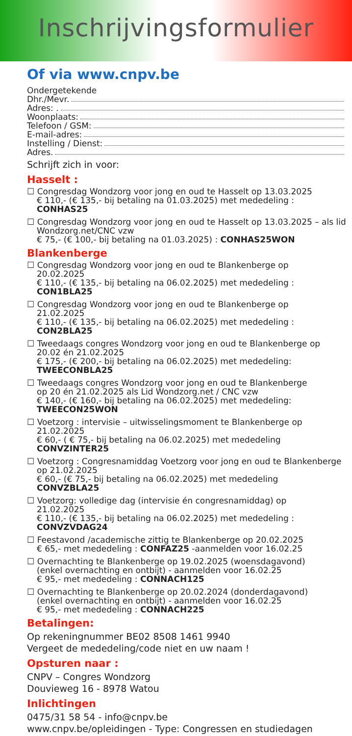Inschrijvingsformulier
Of via www.cnpv.be
Ondergetekende
Dhr./Mevr.
Adres: .
Woonplaats:
Telefoon / GSM:
E-mail-adres:
Instelling / Dienst:
Adres.
Schrijft zich in voor:
Hasselt :
☐ Congresdag Wondzorg voor jong en oud te Hasselt op 13.03.2025
€ 110,- (€ 135,- bij betaling na 01.03.2025) met mededeling :
CONHAS25
☐ Congresdag Wondzorg voor jong en oud te Hasselt op 13.03.2025 – als lid
Wondzorg.net/CNC vzw
€ 75,- (€ 100,- bij betaling na 01.03.2025) : CONHAS25WON
Blankenberge
☐ Congresdag Wondzorg voor jong en oud te Blankenberge op
20.02.2025
€ 110,- (€ 135,- bij betaling na 06.02.2025) met mededeling :
CON1BLA25
☐ Congresdag Wondzorg voor jong en oud te Blankenberge op
21.02.2025
€ 110,- (€ 135,- bij betaling na 06.02.2025) met mededeling :
CON2BLA25
☐ Tweedaags congres Wondzorg voor jong en oud te Blankenberge op
20.02 én 21.02.2025
€ 175,- (€ 200,- bij betaling na 06.02.2025) met mededeling:
TWEECONBLA25
☐ Tweedaags congres Wondzorg voor jong en oud te Blankenberge
op 20 én 21.02.2025 als Lid Wondzorg.net / CNC vzw
€ 140,- (€ 160,- bij betaling na 06.02.2025) met mededeling:
TWEECON25WON
☐ Voetzorg : intervisie – uitwisselingsmoment te Blankenberge op
21.02.2025
€ 60,- ( € 75,- bij betaling na 06.02.2025) met mededeling
CONVZINTER25
☐ Voetzorg : Congresnamiddag Voetzorg voor jong en oud te Blankenberge
op 21.02.2025
€ 60,- (€ 75,- bij betaling na 06.02.2025) met mededeling
CONVZBLA25
☐ Voetzorg: volledige dag (intervisie én congresnamiddag) op
21.02.2025
€ 110,- (€ 135,- bij betaling na 06.02.2025) met mededeling :
CONVZVDAG24
☐ Feestavond /academische zittig te Blankenberge op 20.02.2025
€ 65,- met mededeling : CONFAZ25 -aanmelden voor 16.02.25
☐ Overnachting te Blankenberge op 19.02.2025 (woensdagavond)
(enkel overnachting en ontbijt) - aanmelden voor 16.02.25
€ 95,- met mededeling : CONNACH125
☐ Overnachting te Blankenberge op 20.02.2024 (donderdagavond)
(enkel overnachting en ontbijt) - aanmelden voor 16.02.25
€ 95,- met mededeling : CONNACH225
Betalingen:
Op rekeningnummer BE02 8508 1461 9940
Vergeet de mededeling/code niet en uw naam !
Opsturen naar :
CNPV – Congres Wondzorg
Douvieweg 16 - 8978 Watou
Inlichtingen
0475/31 58 54 - info@cnpv.be
www.cnpv.be/opleidingen - Type: Congressen en studiedagen